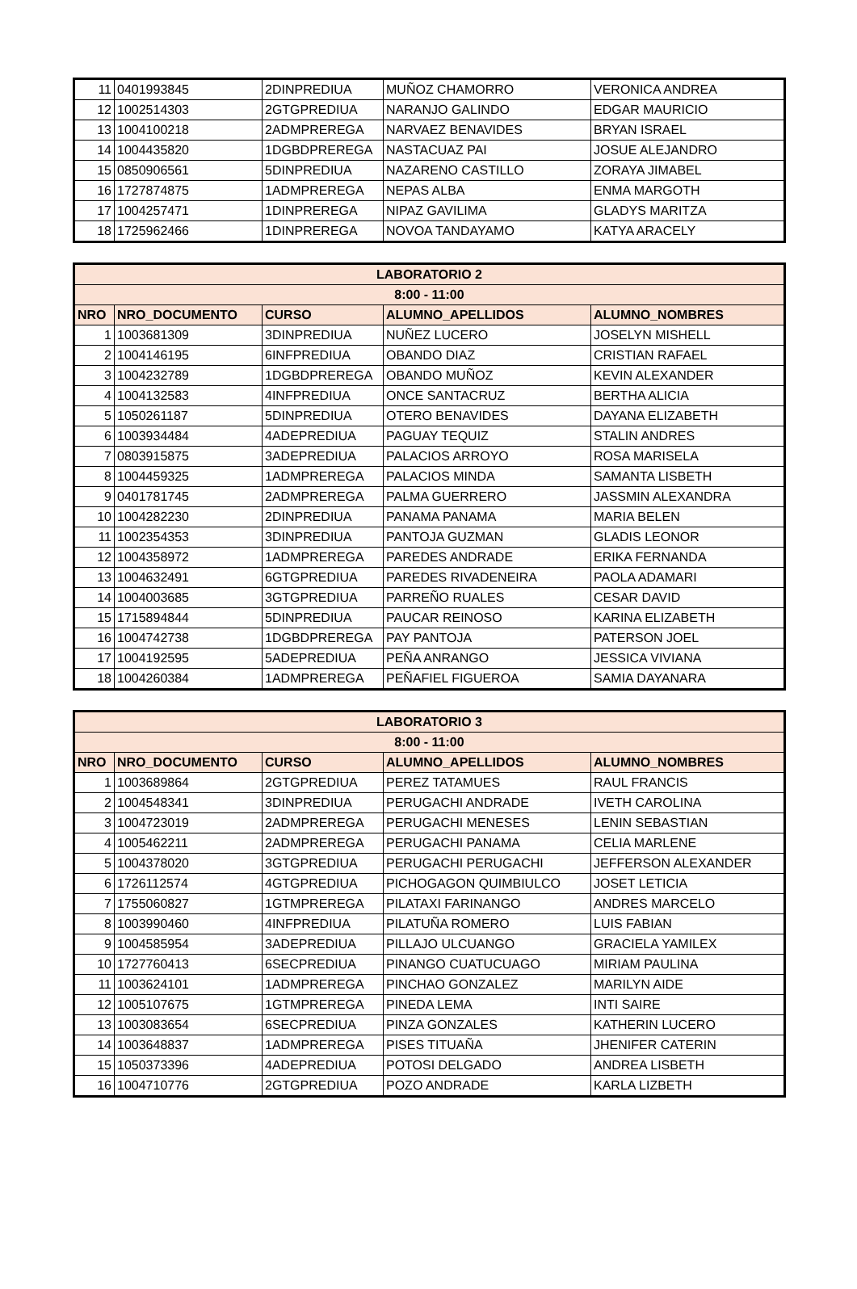| 11 | 0401993845 | 2DINPREDIUA | MUÑOZ CHAMORRO | VERONICA ANDREA |
| 12 | 1002514303 | 2GTGPREDIUA | NARANJO GALINDO | EDGAR MAURICIO |
| 13 | 1004100218 | 2ADMPREREGA | NARVAEZ BENAVIDES | BRYAN ISRAEL |
| 14 | 1004435820 | 1DGBDPREREGA | NASTACUAZ PAI | JOSUE ALEJANDRO |
| 15 | 0850906561 | 5DINPREDIUA | NAZARENO CASTILLO | ZORAYA JIMABEL |
| 16 | 1727874875 | 1ADMPREREGA | NEPAS ALBA | ENMA MARGOTH |
| 17 | 1004257471 | 1DINPREREGA | NIPAZ GAVILIMA | GLADYS MARITZA |
| 18 | 1725962466 | 1DINPREREGA | NOVOA TANDAYAMO | KATYA ARACELY |
| LABORATORIO 2 | | | | |
| --- | --- | --- | --- | --- |
| 8:00 - 11:00 | | | | |
| NRO | NRO_DOCUMENTO | CURSO | ALUMNO_APELLIDOS | ALUMNO_NOMBRES |
| 1 | 1003681309 | 3DINPREDIUA | NUÑEZ LUCERO | JOSELYN MISHELL |
| 2 | 1004146195 | 6INFPREDIUA | OBANDO DIAZ | CRISTIAN RAFAEL |
| 3 | 1004232789 | 1DGBDPREREGA | OBANDO MUÑOZ | KEVIN ALEXANDER |
| 4 | 1004132583 | 4INFPREDIUA | ONCE SANTACRUZ | BERTHA ALICIA |
| 5 | 1050261187 | 5DINPREDIUA | OTERO BENAVIDES | DAYANA ELIZABETH |
| 6 | 1003934484 | 4ADEPREDIUA | PAGUAY TEQUIZ | STALIN ANDRES |
| 7 | 0803915875 | 3ADEPREDIUA | PALACIOS ARROYO | ROSA MARISELA |
| 8 | 1004459325 | 1ADMPREREGA | PALACIOS MINDA | SAMANTA LISBETH |
| 9 | 0401781745 | 2ADMPREREGA | PALMA GUERRERO | JASSMIN ALEXANDRA |
| 10 | 1004282230 | 2DINPREDIUA | PANAMA PANAMA | MARIA BELEN |
| 11 | 1002354353 | 3DINPREDIUA | PANTOJA GUZMAN | GLADIS LEONOR |
| 12 | 1004358972 | 1ADMPREREGA | PAREDES ANDRADE | ERIKA FERNANDA |
| 13 | 1004632491 | 6GTGPREDIUA | PAREDES RIVADENEIRA | PAOLA ADAMARI |
| 14 | 1004003685 | 3GTGPREDIUA | PARREÑO RUALES | CESAR DAVID |
| 15 | 1715894844 | 5DINPREDIUA | PAUCAR REINOSO | KARINA ELIZABETH |
| 16 | 1004742738 | 1DGBDPREREGA | PAY PANTOJA | PATERSON JOEL |
| 17 | 1004192595 | 5ADEPREDIUA | PEÑA ANRANGO | JESSICA VIVIANA |
| 18 | 1004260384 | 1ADMPREREGA | PEÑAFIEL FIGUEROA | SAMIA DAYANARA |
| LABORATORIO 3 | | | | |
| --- | --- | --- | --- | --- |
| 8:00 - 11:00 | | | | |
| NRO | NRO_DOCUMENTO | CURSO | ALUMNO_APELLIDOS | ALUMNO_NOMBRES |
| 1 | 1003689864 | 2GTGPREDIUA | PEREZ TATAMUES | RAUL FRANCIS |
| 2 | 1004548341 | 3DINPREDIUA | PERUGACHI ANDRADE | IVETH CAROLINA |
| 3 | 1004723019 | 2ADMPREREGA | PERUGACHI MENESES | LENIN SEBASTIAN |
| 4 | 1005462211 | 2ADMPREREGA | PERUGACHI PANAMA | CELIA MARLENE |
| 5 | 1004378020 | 3GTGPREDIUA | PERUGACHI PERUGACHI | JEFFERSON ALEXANDER |
| 6 | 1726112574 | 4GTGPREDIUA | PICHOGAGON QUIMBIULCO | JOSET LETICIA |
| 7 | 1755060827 | 1GTMPREREGA | PILATAXI FARINANGO | ANDRES MARCELO |
| 8 | 1003990460 | 4INFPREDIUA | PILATUÑA ROMERO | LUIS FABIAN |
| 9 | 1004585954 | 3ADEPREDIUA | PILLAJO ULCUANGO | GRACIELA YAMILEX |
| 10 | 1727760413 | 6SECPREDIUA | PINANGO CUATUCUAGO | MIRIAM PAULINA |
| 11 | 1003624101 | 1ADMPREREGA | PINCHAO GONZALEZ | MARILYN AIDE |
| 12 | 1005107675 | 1GTMPREREGA | PINEDA LEMA | INTI SAIRE |
| 13 | 1003083654 | 6SECPREDIUA | PINZA GONZALES | KATHERIN LUCERO |
| 14 | 1003648837 | 1ADMPREREGA | PISES TITUAÑA | JHENIFER CATERIN |
| 15 | 1050373396 | 4ADEPREDIUA | POTOSI DELGADO | ANDREA LISBETH |
| 16 | 1004710776 | 2GTGPREDIUA | POZO ANDRADE | KARLA LIZBETH |